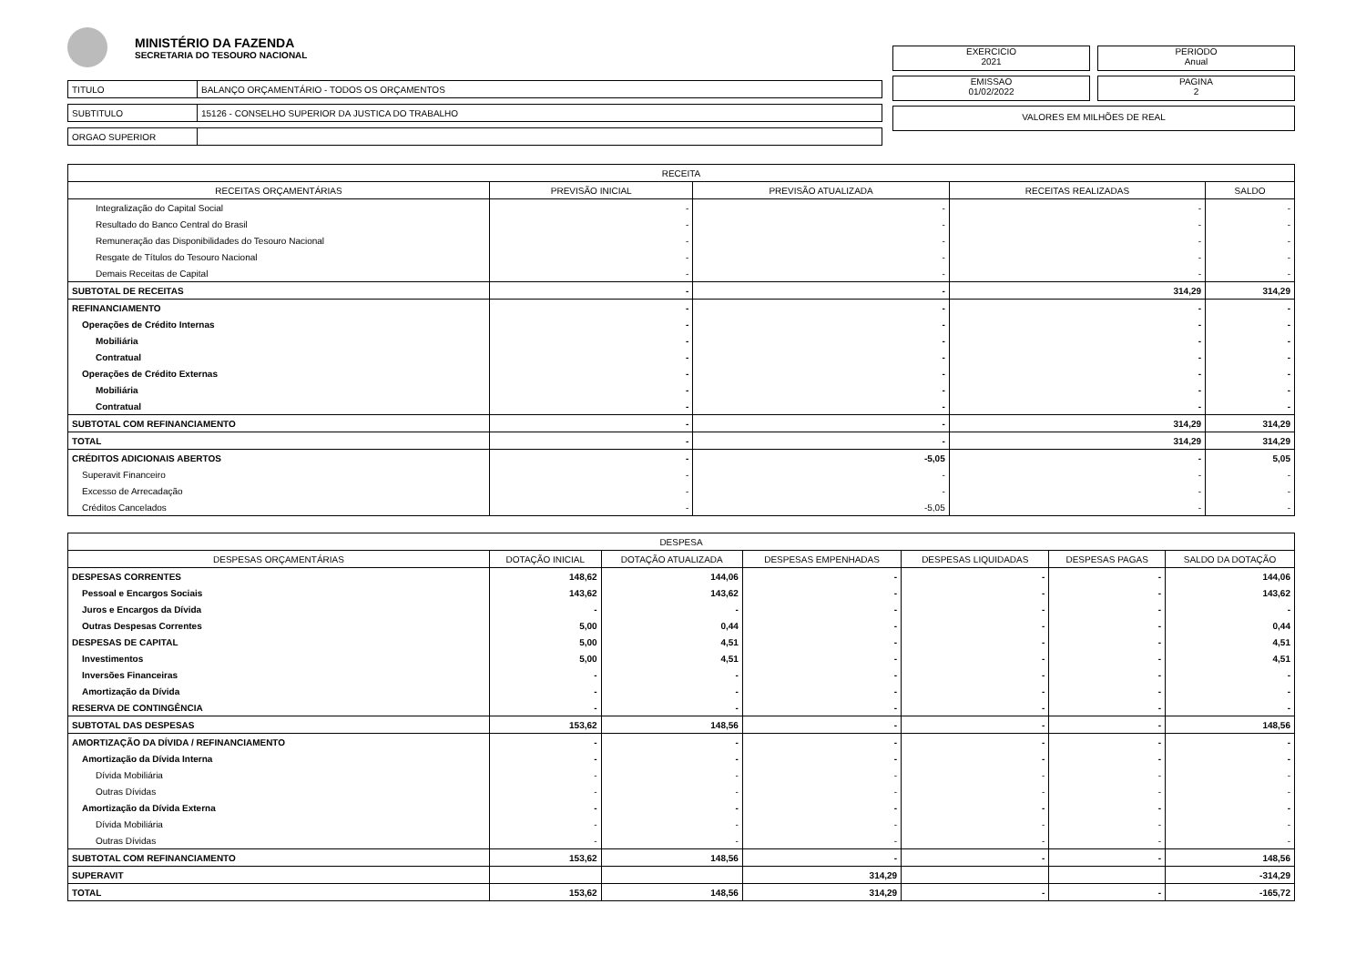MINISTÉRIO DA FAZENDA
SECRETARIA DO TESOURO NACIONAL
| TITULO | BALANÇO ORÇAMENTÁRIO - TODOS OS ORÇAMENTOS |
| SUBTITULO | 15126 - CONSELHO SUPERIOR DA JUSTICA DO TRABALHO |
| ORGAO SUPERIOR | |
EXERCICIO
2021
PERIODO
Anual
EMISSAO
01/02/2022
PAGINA
2
VALORES EM MILHÕES DE REAL
| RECEITA | | | | |
| --- | --- | --- | --- | --- |
| RECEITAS ORÇAMENTÁRIAS | PREVISÃO INICIAL | PREVISÃO ATUALIZADA | RECEITAS REALIZADAS | SALDO |
| Integralização do Capital Social | - | - | - | - |
| Resultado do Banco Central do Brasil | - | - | - | - |
| Remuneração das Disponibilidades do Tesouro Nacional | - | - | - | - |
| Resgate de Títulos do Tesouro Nacional | - | - | - | - |
| Demais Receitas de Capital | - | - | - | - |
| SUBTOTAL DE RECEITAS | - | - | 314,29 | 314,29 |
| REFINANCIAMENTO | - | - | - | - |
| Operações de Crédito Internas | - | - | - | - |
| Mobiliária | - | - | - | - |
| Contratual | - | - | - | - |
| Operações de Crédito Externas | - | - | - | - |
| Mobiliária | - | - | - | - |
| Contratual | - | - | - | - |
| SUBTOTAL COM REFINANCIAMENTO | - | - | 314,29 | 314,29 |
| TOTAL | - | - | 314,29 | 314,29 |
| CRÉDITOS ADICIONAIS ABERTOS | - | -5,05 | - | 5,05 |
| Superavit Financeiro | - | - | - | - |
| Excesso de Arrecadação | - | - | - | - |
| Créditos Cancelados | - | -5,05 | - | - |
| DESPESA | | | | | | |
| --- | --- | --- | --- | --- | --- | --- |
| DESPESAS ORÇAMENTÁRIAS | DOTAÇÃO INICIAL | DOTAÇÃO ATUALIZADA | DESPESAS EMPENHADAS | DESPESAS LIQUIDADAS | DESPESAS PAGAS | SALDO DA DOTAÇÃO |
| DESPESAS CORRENTES | 148,62 | 144,06 | - | - | - | 144,06 |
| Pessoal e Encargos Sociais | 143,62 | 143,62 | - | - | - | 143,62 |
| Juros e Encargos da Dívida | - | - | - | - | - | - |
| Outras Despesas Correntes | 5,00 | 0,44 | - | - | - | 0,44 |
| DESPESAS DE CAPITAL | 5,00 | 4,51 | - | - | - | 4,51 |
| Investimentos | 5,00 | 4,51 | - | - | - | 4,51 |
| Inversões Financeiras | - | - | - | - | - | - |
| Amortização da Dívida | - | - | - | - | - | - |
| RESERVA DE CONTINGÊNCIA | - | - | - | - | - | - |
| SUBTOTAL DAS DESPESAS | 153,62 | 148,56 | - | - | - | 148,56 |
| AMORTIZAÇÃO DA DÍVIDA / REFINANCIAMENTO | - | - | - | - | - | - |
| Amortização da Dívida Interna | - | - | - | - | - | - |
| Dívida Mobiliária | - | - | - | - | - | - |
| Outras Dívidas | - | - | - | - | - | - |
| Amortização da Dívida Externa | - | - | - | - | - | - |
| Dívida Mobiliária | - | - | - | - | - | - |
| Outras Dívidas | - | - | - | - | - | - |
| SUBTOTAL COM REFINANCIAMENTO | 153,62 | 148,56 | - | - | - | 148,56 |
| SUPERAVIT | | | 314,29 | | | -314,29 |
| TOTAL | 153,62 | 148,56 | 314,29 | - | - | -165,72 |